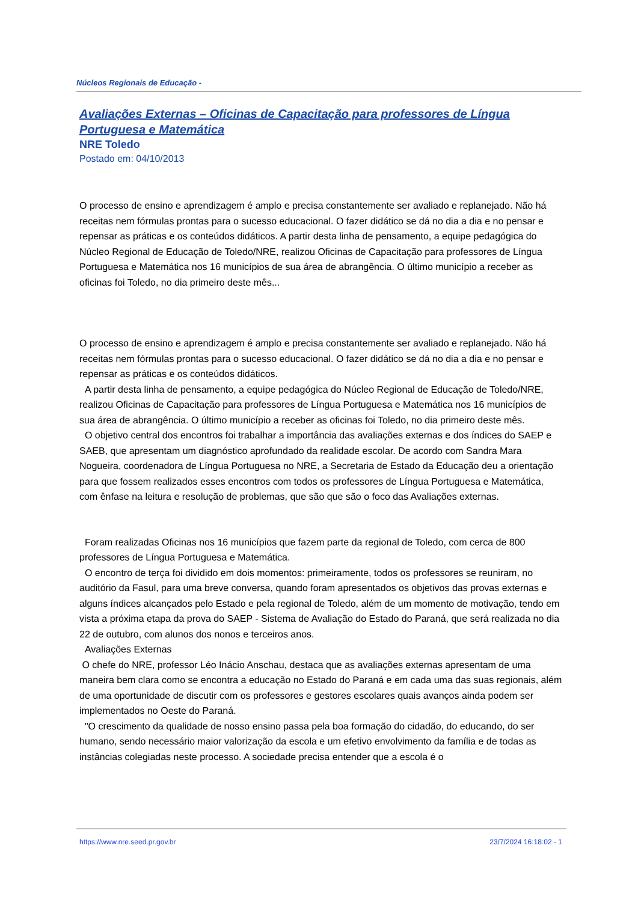Núcleos Regionais de Educação -
Avaliações Externas – Oficinas de Capacitação para professores de Língua Portuguesa e Matemática
NRE Toledo
Postado em: 04/10/2013
O processo de ensino e aprendizagem é amplo e precisa constantemente ser avaliado e replanejado. Não há receitas nem fórmulas prontas para o sucesso educacional. O fazer didático se dá no dia a dia e no pensar e repensar as práticas e os conteúdos didáticos. A partir desta linha de pensamento, a equipe pedagógica do Núcleo Regional de Educação de Toledo/NRE, realizou Oficinas de Capacitação para professores de Língua Portuguesa e Matemática nos 16 municípios de sua área de abrangência. O último município a receber as oficinas foi Toledo, no dia primeiro deste mês...
O processo de ensino e aprendizagem é amplo e precisa constantemente ser avaliado e replanejado. Não há receitas nem fórmulas prontas para o sucesso educacional. O fazer didático se dá no dia a dia e no pensar e repensar as práticas e os conteúdos didáticos.
A partir desta linha de pensamento, a equipe pedagógica do Núcleo Regional de Educação de Toledo/NRE, realizou Oficinas de Capacitação para professores de Língua Portuguesa e Matemática nos 16 municípios de sua área de abrangência. O último município a receber as oficinas foi Toledo, no dia primeiro deste mês.
O objetivo central dos encontros foi trabalhar a importância das avaliações externas e dos índices do SAEP e SAEB, que apresentam um diagnóstico aprofundado da realidade escolar. De acordo com Sandra Mara Nogueira, coordenadora de Língua Portuguesa no NRE, a Secretaria de Estado da Educação deu a orientação para que fossem realizados esses encontros com todos os professores de Língua Portuguesa e Matemática, com ênfase na leitura e resolução de problemas, que são que são o foco das Avaliações externas.
Foram realizadas Oficinas nos 16 municípios que fazem parte da regional de Toledo, com cerca de 800 professores de Língua Portuguesa e Matemática.
O encontro de terça foi dividido em dois momentos: primeiramente, todos os professores se reuniram, no auditório da Fasul, para uma breve conversa, quando foram apresentados os objetivos das provas externas e alguns índices alcançados pelo Estado e pela regional de Toledo, além de um momento de motivação, tendo em vista a próxima etapa da prova do SAEP - Sistema de Avaliação do Estado do Paraná, que será realizada no dia 22 de outubro, com alunos dos nonos e terceiros anos.
Avaliações Externas
O chefe do NRE, professor Léo Inácio Anschau, destaca que as avaliações externas apresentam de uma maneira bem clara como se encontra a educação no Estado do Paraná e em cada uma das suas regionais, além de uma oportunidade de discutir com os professores e gestores escolares quais avanços ainda podem ser implementados no Oeste do Paraná.
"O crescimento da qualidade de nosso ensino passa pela boa formação do cidadão, do educando, do ser humano, sendo necessário maior valorização da escola e um efetivo envolvimento da família e de todas as instâncias colegiadas neste processo. A sociedade precisa entender que a escola é o
https://www.nre.seed.pr.gov.br 23/7/2024 16:18:02 - 1